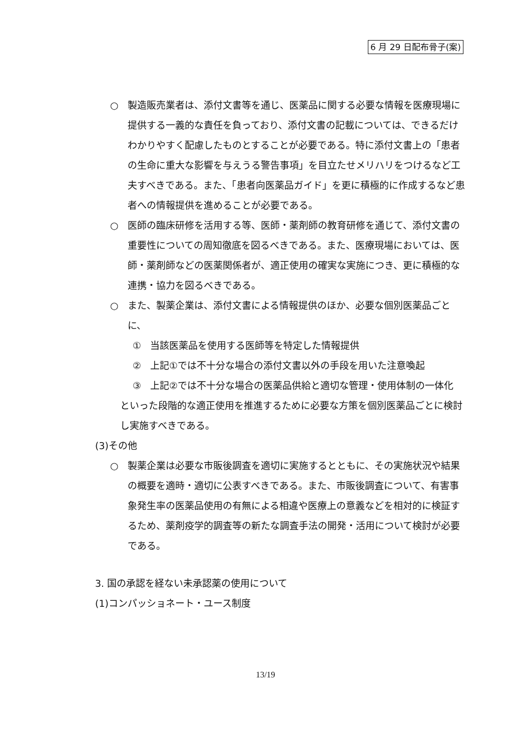6 月 29 日配布骨子(案)
○ 製造販売業者は、添付文書等を通じ、医薬品に関する必要な情報を医療現場に提供する一義的な責任を負っており、添付文書の記載については、できるだけわかりやすく配慮したものとすることが必要である。特に添付文書上の「患者の生命に重大な影響を与えうる警告事項」を目立たせメリハリをつけるなど工夫すべきである。また、「患者向医薬品ガイド」を更に積極的に作成するなど患者への情報提供を進めることが必要である。
○ 医師の臨床研修を活用する等、医師・薬剤師の教育研修を通じて、添付文書の重要性についての周知徹底を図るべきである。また、医療現場においては、医師・薬剤師などの医薬関係者が、適正使用の確実な実施につき、更に積極的な連携・協力を図るべきである。
○ また、製薬企業は、添付文書による情報提供のほか、必要な個別医薬品ごとに、
① 当該医薬品を使用する医師等を特定した情報提供
② 上記①では不十分な場合の添付文書以外の手段を用いた注意喚起
③ 上記②では不十分な場合の医薬品供給と適切な管理・使用体制の一体化
といった段階的な適正使用を推進するために必要な方策を個別医薬品ごとに検討し実施すべきである。
(3)その他
○ 製薬企業は必要な市販後調査を適切に実施するとともに、その実施状況や結果の概要を適時・適切に公表すべきである。また、市販後調査について、有害事象発生率の医薬品使用の有無による相違や医療上の意義などを相対的に検証するため、薬剤疫学的調査等の新たな調査手法の開発・活用について検討が必要である。
3. 国の承認を経ない未承認薬の使用について
(1)コンパッショネート・ユース制度
13/19